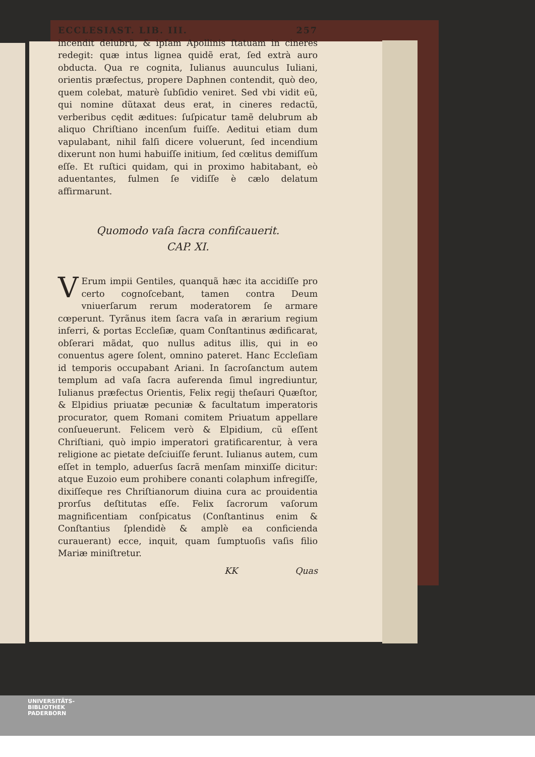ECCLESIAST. LIB. III. 257
incendit delubrũ, & ipſam Apollinis ſtatuam in cineres redegit: quæ intus lignea quidẽ erat, ſed extrà auro obducta. Qua re cognita, Iulianus auunculus Iuliani, orientis præfectus, propere Daphnen contendit, quò deo, quem colebat, maturè ſubſidio veniret. Sed vbi vidit eũ, qui nomine dũtaxat deus erat, in cineres redactũ, verberibus cędit æditues: ſuſpicatur tamẽ delubrum ab aliquo Chriſtiano incenſum fuiſſe. Aeditui etiam dum vapulabant, nihil falſi dicere voluerunt, ſed incendium dixerunt non humi habuiſſe initium, ſed cœlitus demiſſum eſſe. Et ruſtici quidam, qui in proximo habitabant, eò aduentantes, fulmen ſe vidiſſe è cælo delatum affirmarunt.
Quomodo vaſa ſacra confiſcauerit.
CAP. XI.
VErum impii Gentiles, quanquã hæc ita accidiſſe pro certo cognoſcebant, tamen contra Deum vniuerſarum rerum moderatorem ſe armare cœperunt. Tyrãnus item ſacra vaſa in ærarium regium inferri, & portas Eccleſiæ, quam Conſtantinus ædificarat, obſerari mãdat, quo nullus aditus illis, qui in eo conuentus agere ſolent, omnino pateret. Hanc Eccleſiam id temporis occupabant Ariani. In ſacroſanctum autem templum ad vaſa ſacra auferenda ſimul ingrediuntur, Iulianus præfectus Orientis, Felix regij theſauri Quæſtor, & Elpidius priuatæ pecuniæ & facultatum imperatoris procurator, quem Romani comitem Priuatum appellare conſueuerunt. Felicem verò & Elpidium, cũ eſſent Chriſtiani, quò impio imperatori gratificarentur, à vera religione ac pietate deſciuiſſe ferunt. Iulianus autem, cum eſſet in templo, aduerſus ſacrã menſam minxiſſe dicitur: atque Euzoio eum prohibere conanti colaphum infregiſſe, dixiſſeque res Chriſtianorum diuina cura ac prouidentia prorſus deſtitutas eſſe. Felix ſacrorum vaſorum magnificentiam conſpicatus (Conſtantinus enim & Conſtantius ſplendidè & amplè ea conficienda curauerant) ecce, inquit, quam ſumptuoſis vaſis filio Mariæ miniſtretur.
KK Quas
UNIVERSITÄTS-
BIBLIOTHEK
PADERBORN